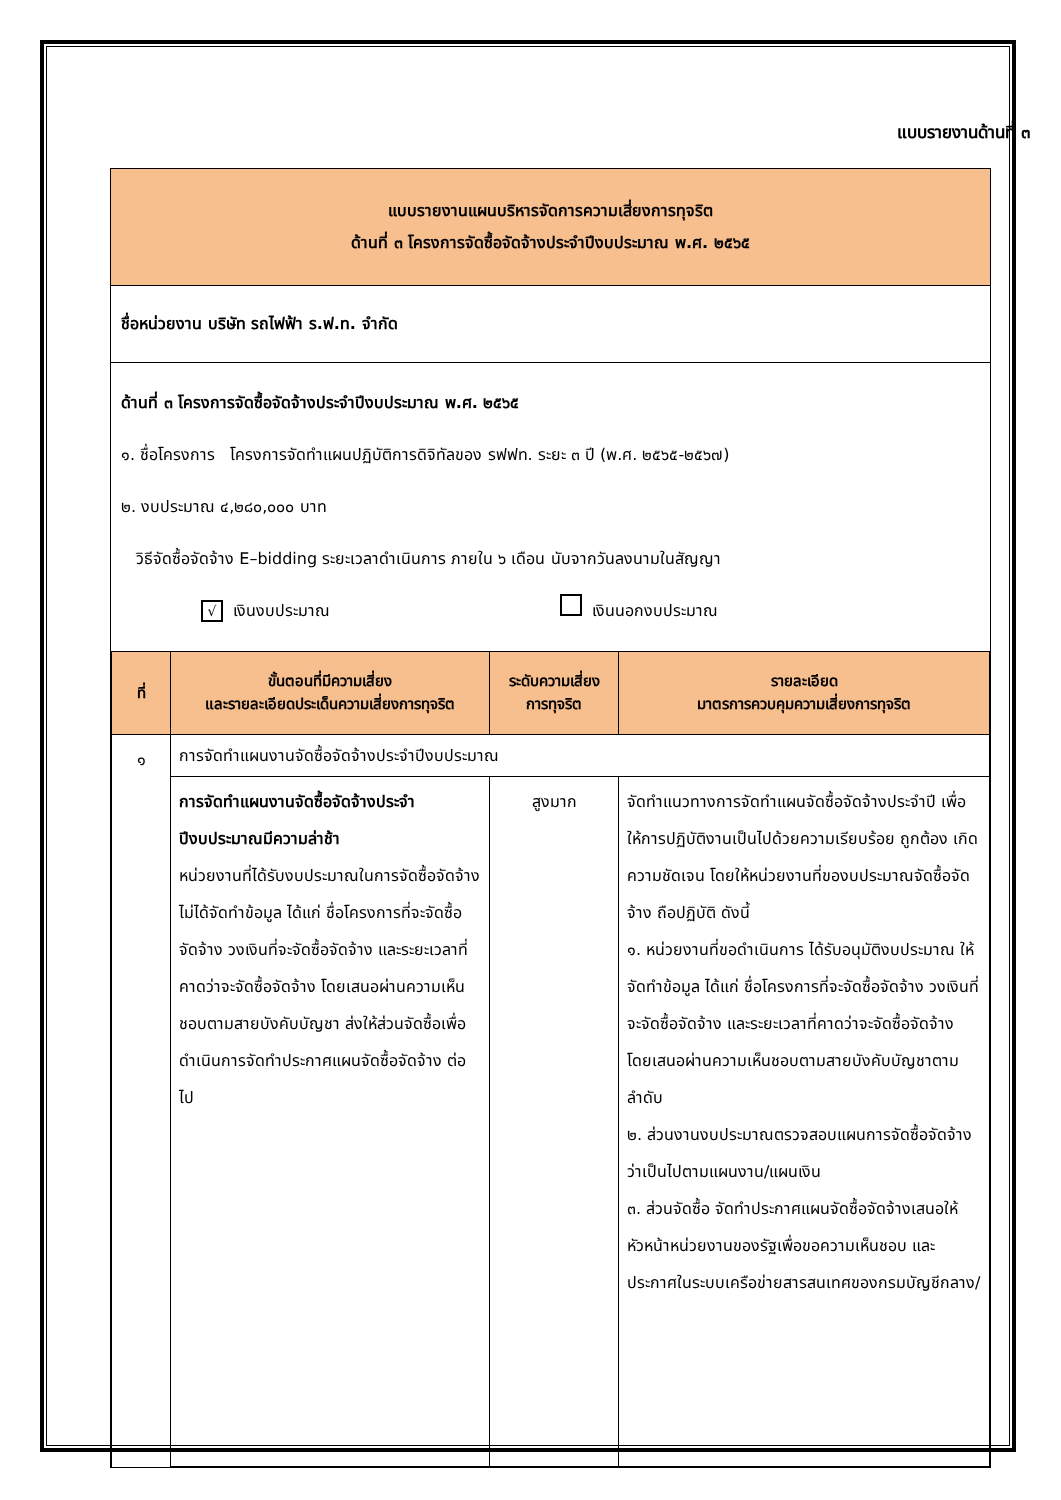แบบรายงานด้านที่ ๓
แบบรายงานแผนบริหารจัดการความเสี่ยงการทุจริต
ด้านที่ ๓ โครงการจัดซื้อจัดจ้างประจำปีงบประมาณ พ.ศ. ๒๕๖๕
ชื่อหน่วยงาน บริษัท รถไฟฟ้า ร.ฟ.ท. จำกัด
ด้านที่ ๓ โครงการจัดซื้อจัดจ้างประจำปีงบประมาณ พ.ศ. ๒๕๖๕
๑. ชื่อโครงการ โครงการจัดทำแผนปฏิบัติการดิจิทัลของ รฟฟท. ระยะ ๓ ปี (พ.ศ. ๒๕๖๕-๒๕๖๗)
๒. งบประมาณ ๔,๒๘๐,๐๐๐ บาท
วิธีจัดซื้อจัดจ้าง E–bidding ระยะเวลาดำเนินการ ภายใน ๖ เดือน นับจากวันลงนามในสัญญา
√ เงินงบประมาณ เงินนอกงบประมาณ
| ที่ | ขั้นตอนที่มีความเสี่ยง และรายละเอียดประเด็นความเสี่ยงการทุจริต | ระดับความเสี่ยง การทุจริต | รายละเอียด มาตรการควบคุมความเสี่ยงการทุจริต |
| --- | --- | --- | --- |
| ๑ | การจัดทำแผนงานจัดซื้อจัดจ้างประจำปีงบประมาณ | | |
| | การจัดทำแผนงานจัดซื้อจัดจ้างประจำปีงบประมาณมีความล่าช้า หน่วยงานที่ได้รับงบประมาณในการจัดซื้อจัดจ้างไม่ได้จัดทำข้อมูล ได้แก่ ชื่อโครงการที่จะจัดซื้อจัดจ้าง วงเงินที่จะจัดซื้อจัดจ้าง และระยะเวลาที่คาดว่าจะจัดซื้อจัดจ้าง โดยเสนอผ่านความเห็นชอบตามสายบังคับบัญชา ส่งให้ส่วนจัดซื้อเพื่อดำเนินการจัดทำประกาศแผนจัดซื้อจัดจ้าง ต่อไป | สูงมาก | จัดทำแนวทางการจัดทำแผนจัดซื้อจัดจ้างประจำปี เพื่อให้การปฏิบัติงานเป็นไปด้วยความเรียบร้อย ถูกต้อง เกิดความชัดเจน โดยให้หน่วยงานที่ของบประมาณจัดซื้อจัดจ้าง ถือปฏิบัติ ดังนี้ ๑. หน่วยงานที่ขอดำเนินการ ได้รับอนุมัติงบประมาณ ให้จัดทำข้อมูล ได้แก่ ชื่อโครงการที่จะจัดซื้อจัดจ้าง วงเงินที่จะจัดซื้อจัดจ้าง และระยะเวลาที่คาดว่าจะจัดซื้อจัดจ้าง โดยเสนอผ่านความเห็นชอบตามสายบังคับบัญชาตามลำดับ ๒. ส่วนงานงบประมาณตรวจสอบแผนการจัดซื้อจัดจ้างว่าเป็นไปตามแผนงาน/แผนเงิน ๓. ส่วนจัดซื้อ จัดทำประกาศแผนจัดซื้อจัดจ้างเสนอให้หัวหน้าหน่วยงานของรัฐเพื่อขอความเห็นชอบ และประกาศในระบบเครือข่ายสารสนเทศของกรมบัญชีกลาง/ |